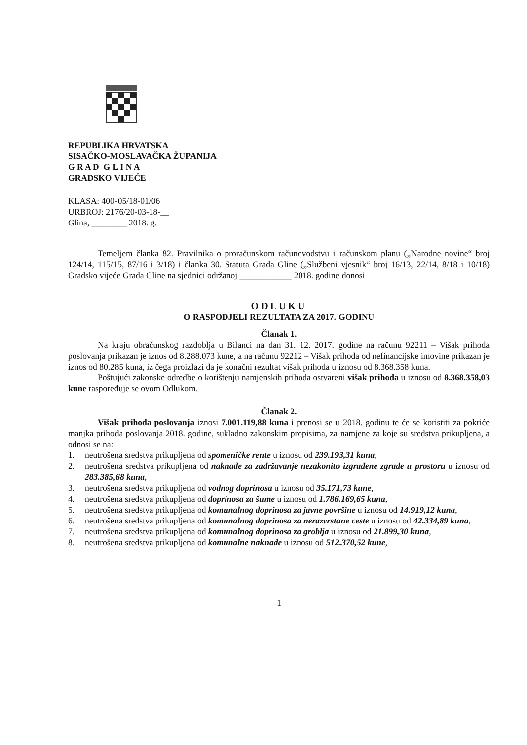REPUBLIKA HRVATSKA
SISAČKO-MOSLAVAČKA ŽUPANIJA
G R A D G L I N A
GRADSKO VIJEĆE
KLASA: 400-05/18-01/06
URBROJ: 2176/20-03-18-__
Glina, ________ 2018. g.
Temeljem članka 82. Pravilnika o proračunskom računovodstvu i računskom planu („Narodne novine“ broj 124/14, 115/15, 87/16 i 3/18) i članka 30. Statuta Grada Gline („Službeni vjesnik“ broj 16/13, 22/14, 8/18 i 10/18) Gradsko vijeće Grada Gline na sjednici održanoj ____________ 2018. godine donosi
ODLUKU
O RASPODJELI REZULTATA ZA 2017. GODINU
Članak 1.
Na kraju obračunskog razdoblja u Bilanci na dan 31. 12. 2017. godine na računu 92211 – Višak prihoda poslovanja prikazan je iznos od 8.288.073 kune, a na računu 92212 – Višak prihoda od nefinancijske imovine prikazan je iznos od 80.285 kuna, iz čega proizlazi da je konačni rezultat višak prihoda u iznosu od 8.368.358 kuna.
Poštujući zakonske odredbe o korištenju namjenskih prihoda ostvareni višak prihoda u iznosu od 8.368.358,03 kune raspoređuje se ovom Odlukom.
Članak 2.
Višak prihoda poslovanja iznosi 7.001.119,88 kuna i prenosi se u 2018. godinu te će se koristiti za pokriće manjka prihoda poslovanja 2018. godine, sukladno zakonskim propisima, za namjene za koje su sredstva prikupljena, a odnosi se na:
1. neutrošena sredstva prikupljena od spomeničke rente u iznosu od 239.193,31 kuna,
2. neutrošena sredstva prikupljena od naknade za zadržavanje nezakonito izgrađene zgrade u prostoru u iznosu od 283.385,68 kuna,
3. neutrošena sredstva prikupljena od vodnog doprinosa u iznosu od 35.171,73 kune,
4. neutrošena sredstva prikupljena od doprinosa za šume u iznosu od 1.786.169,65 kuna,
5. neutrošena sredstva prikupljena od komunalnog doprinosa za javne površine u iznosu od 14.919,12 kuna,
6. neutrošena sredstva prikupljena od komunalnog doprinosa za nerazvrstane ceste u iznosu od 42.334,89 kuna,
7. neutrošena sredstva prikupljena od komunalnog doprinosa za groblja u iznosu od 21.899,30 kuna,
8. neutrošena sredstva prikupljena od komunalne naknade u iznosu od 512.370,52 kune,
1